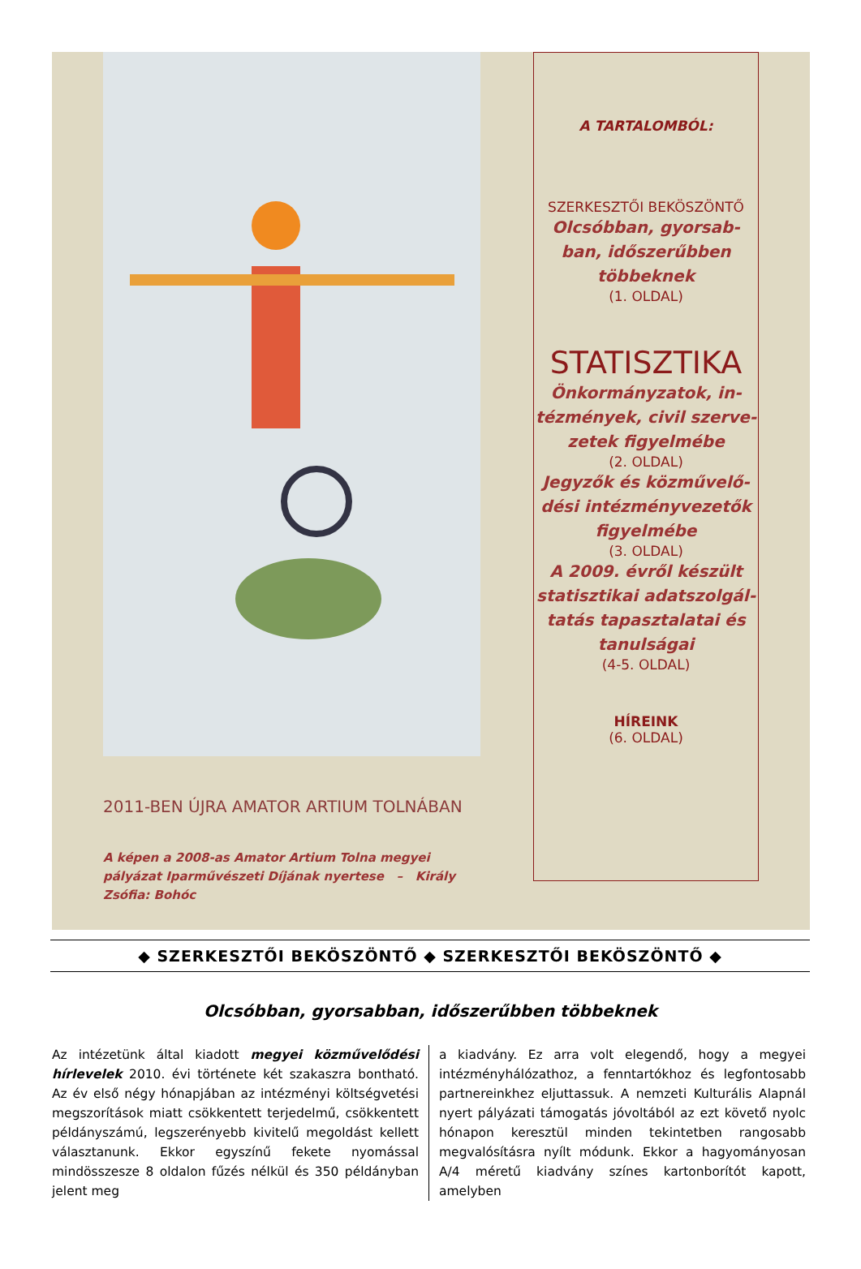2011-BEN ÚJRA AMATOR ARTIUM TOLNÁBAN
A képen a 2008-as Amator Artium Tolna megyei pályázat Iparművészeti Díjának nyertese – Király Zsófia: Bohóc
A TARTALOMBÓL:
SZERKESZTŐI BEKÖSZÖNTŐ
Olcsóbban, gyorsab-
ban, időszerűbben
többeknek
(1. OLDAL)
STATISZTIKA
Önkormányzatok, in-
tézmények, civil szerve-
zetek figyelmébe
(2. OLDAL)
Jegyzők és közművelő-
dési intézményvezetők
figyelmébe
(3. OLDAL)
A 2009. évről készült statisztikai adatszolgál-tatás tapasztalatai és tanulságai
(4-5. OLDAL)
HÍREINK
(6. OLDAL)
◆ SZERKESZTŐI BEKÖSZÖNTŐ ◆ SZERKESZTŐI BEKÖSZÖNTŐ ◆
Olcsóbban, gyorsabban, időszerűbben többeknek
Az intézetünk által kiadott megyei közművelődési hírlevelek 2010. évi története két szakaszra bontható. Az év első négy hónapjában az intézményi költségvetési megszorítások miatt csökkentett terjedelmű, csökkentett példányszámú, legszerényebb kivitelű megoldást kellett választanunk. Ekkor egyszínű fekete nyomással mindösszesze 8 oldalon fűzés nélkül és 350 példányban jelent meg
a kiadvány. Ez arra volt elegendő, hogy a megyei intézményhálózathoz, a fenntartókhoz és legfontosabb partnereinkhez eljuttassuk. A nemzeti Kulturális Alapnál nyert pályázati támogatás jóvoltából az ezt követő nyolc hónapon keresztül minden tekintetben rangosabb megvalósításra nyílt módunk. Ekkor a hagyományosan A/4 méretű kiadvány színes kartonborítót kapott, amelyben